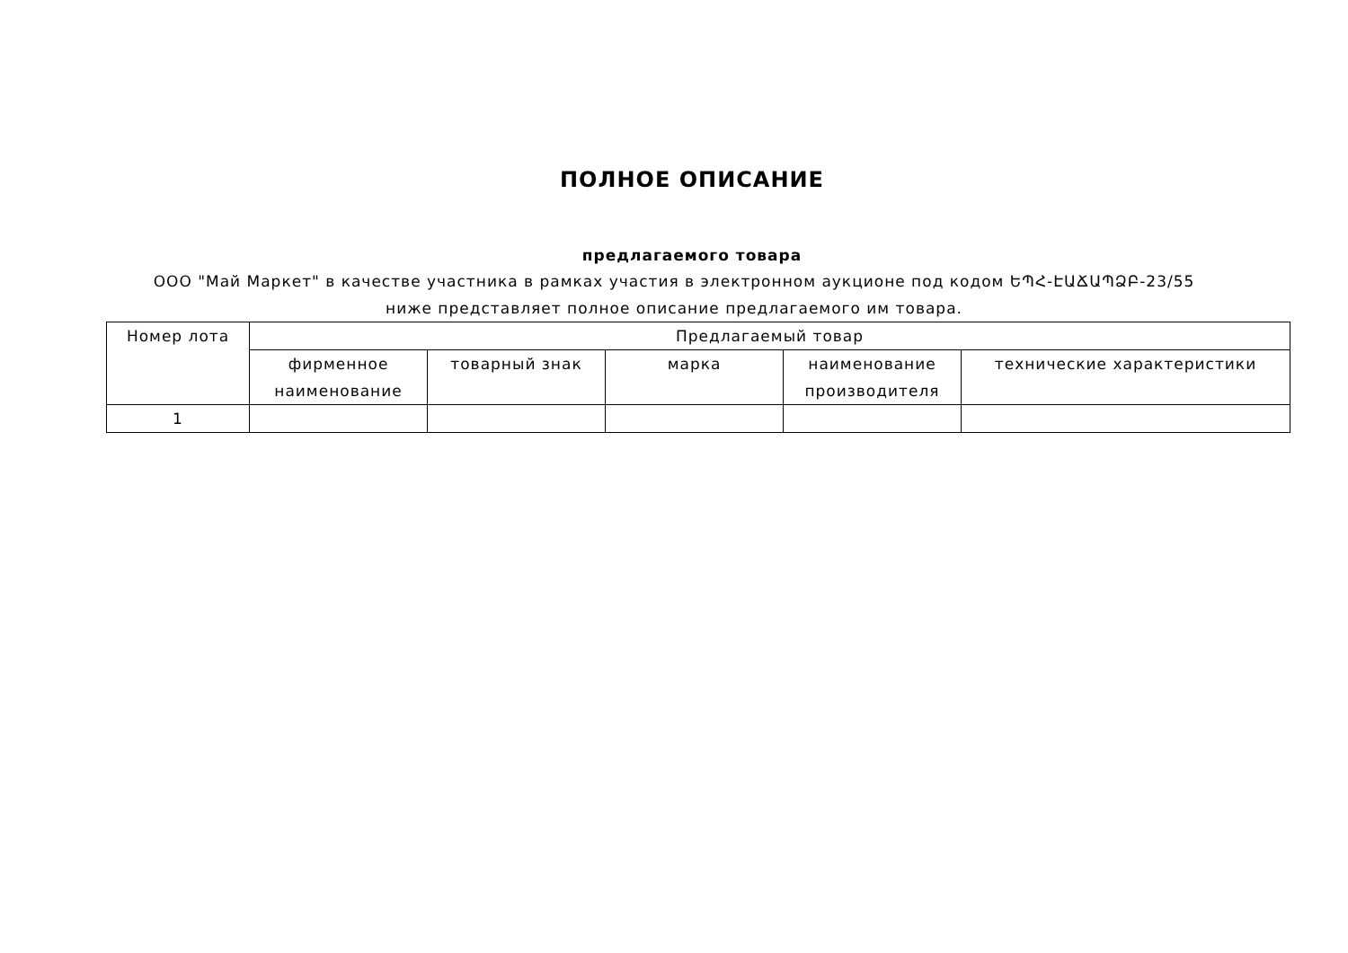ПОЛНОЕ ОПИСАНИЕ
предлагаемого товара
ООО "Май Маркет" в качестве участника в рамках участия в электронном аукционе под кодом ԵՊՀ-ԷԱՃԱՊՁԲ-23/55 ниже представляет полное описание предлагаемого им товара.
| Номер лота | Предлагаемый товар | | | | |
| --- | --- | --- | --- | --- | --- |
| | фирменное наименование | товарный знак | марка | наименование производителя | технические характеристики |
| 1 | | | | | |